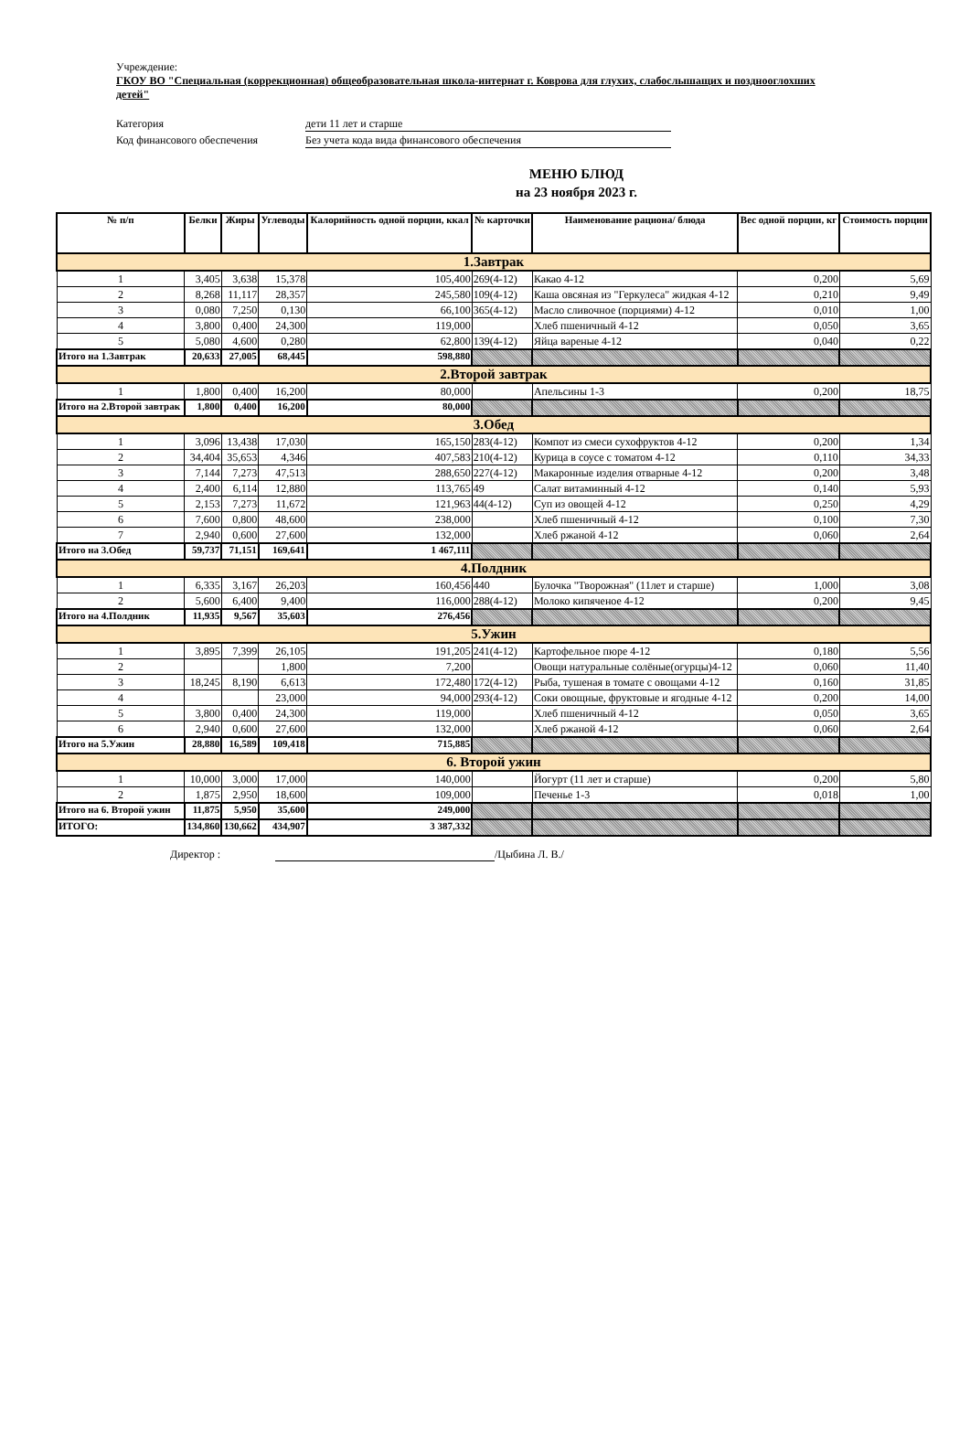Учреждение:
ГКОУ ВО "Специальная (коррекционная) общеобразовательная школа-интернат г. Коврова для глухих, слабослышащих и позднооглохших детей"
Категория дети 11 лет и старше
Код финансового обеспечения Без учета кода вида финансового обеспечения
МЕНЮ БЛЮД
на 23 ноября 2023 г.
| № п/п | Белки | Жиры | Углеводы | Калорийность одной порции, ккал | № карточки | Наименование рациона/ блюда | Вес одной порции, кг | Стоимость порции |
| --- | --- | --- | --- | --- | --- | --- | --- | --- |
| 1.Завтрак | | | | | | | | |
| 1 | 3,405 | 3,638 | 15,378 | 105,400 | 269(4-12) | Какао 4-12 | 0,200 | 5,69 |
| 2 | 8,268 | 11,117 | 28,357 | 245,580 | 109(4-12) | Каша овсяная из "Геркулеса" жидкая 4-12 | 0,210 | 9,49 |
| 3 | 0,080 | 7,250 | 0,130 | 66,100 | 365(4-12) | Масло сливочное (порциями) 4-12 | 0,010 | 1,00 |
| 4 | 3,800 | 0,400 | 24,300 | 119,000 | | Хлеб пшеничный 4-12 | 0,050 | 3,65 |
| 5 | 5,080 | 4,600 | 0,280 | 62,800 | 139(4-12) | Яйца вареные 4-12 | 0,040 | 0,22 |
| Итого на 1.Завтрак | 20,633 | 27,005 | 68,445 | 598,880 | | | | |
| 2.Второй завтрак | | | | | | | | |
| 1 | 1,800 | 0,400 | 16,200 | 80,000 | | Апельсины 1-3 | 0,200 | 18,75 |
| Итого на 2.Второй завтрак | 1,800 | 0,400 | 16,200 | 80,000 | | | | |
| 3.Обед | | | | | | | | |
| 1 | 3,096 | 13,438 | 17,030 | 165,150 | 283(4-12) | Компот из смеси сухофруктов 4-12 | 0,200 | 1,34 |
| 2 | 34,404 | 35,653 | 4,346 | 407,583 | 210(4-12) | Курица в соусе с томатом 4-12 | 0,110 | 34,33 |
| 3 | 7,144 | 7,273 | 47,513 | 288,650 | 227(4-12) | Макаронные изделия отварные 4-12 | 0,200 | 3,48 |
| 4 | 2,400 | 6,114 | 12,880 | 113,765 | 49 | Салат витаминный 4-12 | 0,140 | 5,93 |
| 5 | 2,153 | 7,273 | 11,672 | 121,963 | 44(4-12) | Суп из овощей 4-12 | 0,250 | 4,29 |
| 6 | 7,600 | 0,800 | 48,600 | 238,000 | | Хлеб пшеничный 4-12 | 0,100 | 7,30 |
| 7 | 2,940 | 0,600 | 27,600 | 132,000 | | Хлеб ржаной 4-12 | 0,060 | 2,64 |
| Итого на 3.Обед | 59,737 | 71,151 | 169,641 | 1 467,111 | | | | |
| 4.Полдник | | | | | | | | |
| 1 | 6,335 | 3,167 | 26,203 | 160,456 | 440 | Булочка "Творожная" (11лет и старше) | 1,000 | 3,08 |
| 2 | 5,600 | 6,400 | 9,400 | 116,000 | 288(4-12) | Молоко кипяченое 4-12 | 0,200 | 9,45 |
| Итого на 4.Полдник | 11,935 | 9,567 | 35,603 | 276,456 | | | | |
| 5.Ужин | | | | | | | | |
| 1 | 3,895 | 7,399 | 26,105 | 191,205 | 241(4-12) | Картофельное пюре 4-12 | 0,180 | 5,56 |
| 2 | | | 1,800 | 7,200 | | Овощи натуральные солёные(огурцы)4-12 | 0,060 | 11,40 |
| 3 | 18,245 | 8,190 | 6,613 | 172,480 | 172(4-12) | Рыба, тушеная в томате с овощами 4-12 | 0,160 | 31,85 |
| 4 | | | 23,000 | 94,000 | 293(4-12) | Соки овощные, фруктовые и ягодные 4-12 | 0,200 | 14,00 |
| 5 | 3,800 | 0,400 | 24,300 | 119,000 | | Хлеб пшеничный 4-12 | 0,050 | 3,65 |
| 6 | 2,940 | 0,600 | 27,600 | 132,000 | | Хлеб ржаной 4-12 | 0,060 | 2,64 |
| Итого на 5.Ужин | 28,880 | 16,589 | 109,418 | 715,885 | | | | |
| 6. Второй ужин | | | | | | | | |
| 1 | 10,000 | 3,000 | 17,000 | 140,000 | | Йогурт (11 лет и старше) | 0,200 | 5,80 |
| 2 | 1,875 | 2,950 | 18,600 | 109,000 | | Печенье 1-3 | 0,018 | 1,00 |
| Итого на 6. Второй ужин | 11,875 | 5,950 | 35,600 | 249,000 | | | | |
| ИТОГО: | 134,860 | 130,662 | 434,907 | 3 387,332 | | | | |
Директор : /Цыбина Л. В./